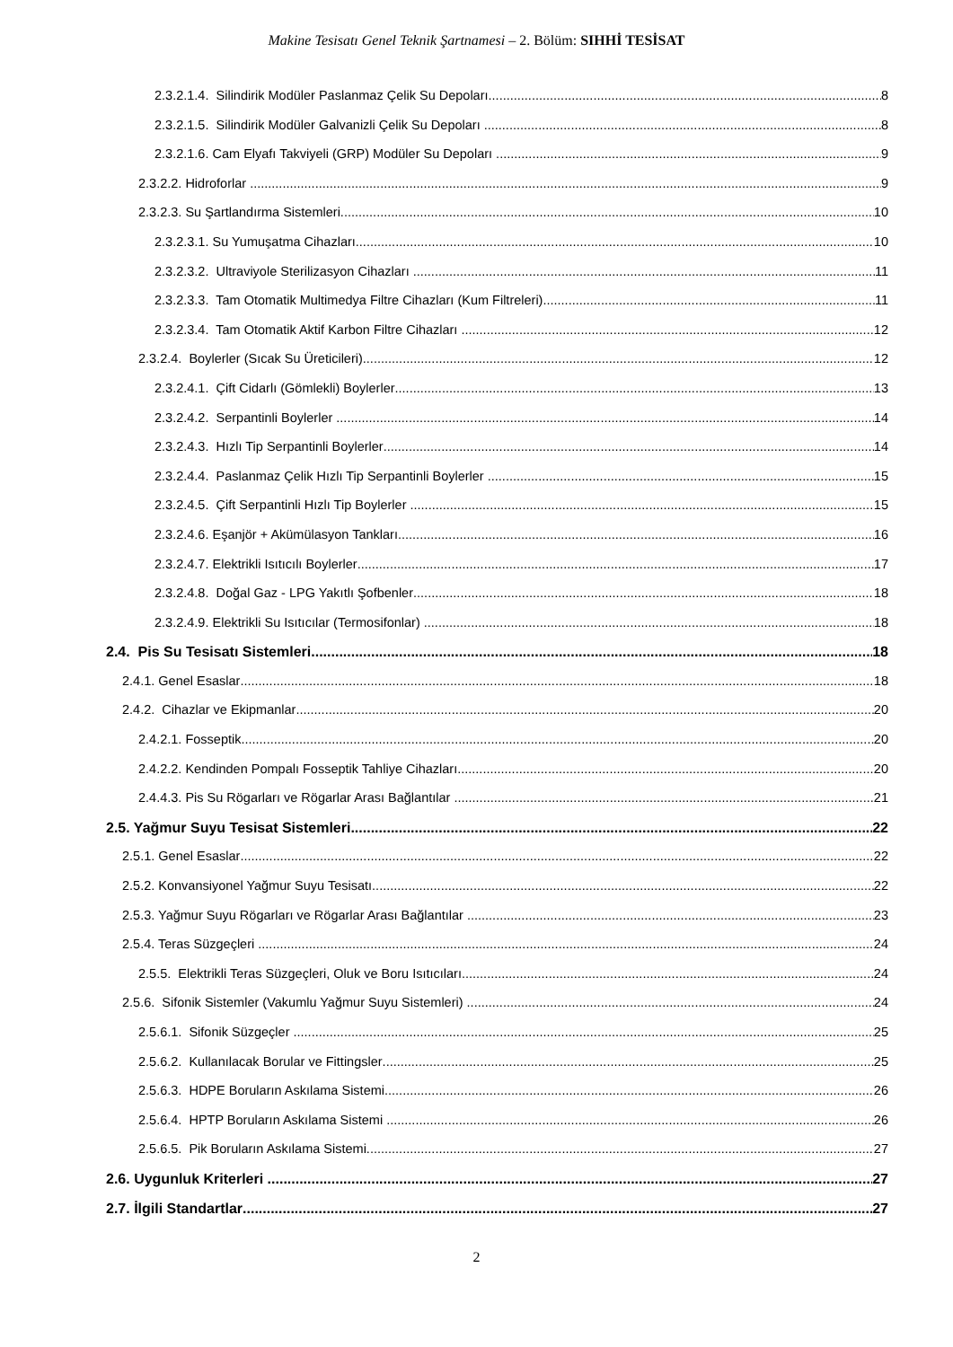Makine Tesisatı Genel Teknik Şartnamesi – 2. Bölüm: SIHHİ TESİSAT
2.3.2.1.4. Silindirik Modüler Paslanmaz Çelik Su Depoları 8
2.3.2.1.5. Silindirik Modüler Galvanizli Çelik Su Depoları 8
2.3.2.1.6. Cam Elyafı Takviyeli (GRP) Modüler Su Depoları 9
2.3.2.2. Hidroforlar 9
2.3.2.3. Su Şartlandırma Sistemleri 10
2.3.2.3.1. Su Yumuşatma Cihazları 10
2.3.2.3.2. Ultraviyole Sterilizasyon Cihazları 11
2.3.2.3.3. Tam Otomatik Multimedya Filtre Cihazları (Kum Filtreleri) 11
2.3.2.3.4. Tam Otomatik Aktif Karbon Filtre Cihazları 12
2.3.2.4. Boylerler (Sıcak Su Üreticileri) 12
2.3.2.4.1. Çift Cidarlı (Gömlekli) Boylerler 13
2.3.2.4.2. Serpantinli Boylerler 14
2.3.2.4.3. Hızlı Tip Serpantinli Boylerler 14
2.3.2.4.4. Paslanmaz Çelik Hızlı Tip Serpantinli Boylerler 15
2.3.2.4.5. Çift Serpantinli Hızlı Tip Boylerler 15
2.3.2.4.6. Eşanjör + Akümülasyon Tankları 16
2.3.2.4.7. Elektrikli Isıtıcılı Boylerler 17
2.3.2.4.8. Doğal Gaz - LPG Yakıtlı Şofbenler 18
2.3.2.4.9. Elektrikli Su Isıtıcılar (Termosifonlar) 18
2.4. Pis Su Tesisatı Sistemleri 18
2.4.1. Genel Esaslar 18
2.4.2. Cihazlar ve Ekipmanlar 20
2.4.2.1. Fosseptik 20
2.4.2.2. Kendinden Pompalı Fosseptik Tahliye Cihazları 20
2.4.4.3. Pis Su Rögarları ve Rögarlar Arası Bağlantılar 21
2.5. Yağmur Suyu Tesisat Sistemleri 22
2.5.1. Genel Esaslar 22
2.5.2. Konvansiyonel Yağmur Suyu Tesisatı 22
2.5.3. Yağmur Suyu Rögarları ve Rögarlar Arası Bağlantılar 23
2.5.4. Teras Süzgeçleri 24
2.5.5. Elektrikli Teras Süzgeçleri, Oluk ve Boru Isıtıcıları 24
2.5.6. Sifonik Sistemler (Vakumlu Yağmur Suyu Sistemleri) 24
2.5.6.1. Sifonik Süzgeçler 25
2.5.6.2. Kullanılacak Borular ve Fittingsler 25
2.5.6.3. HDPE Boruların Askılama Sistemi 26
2.5.6.4. HPTP Boruların Askılama Sistemi 26
2.5.6.5. Pik Boruların Askılama Sistemi 27
2.6. Uygunluk Kriterleri 27
2.7. İlgili Standartlar 27
2